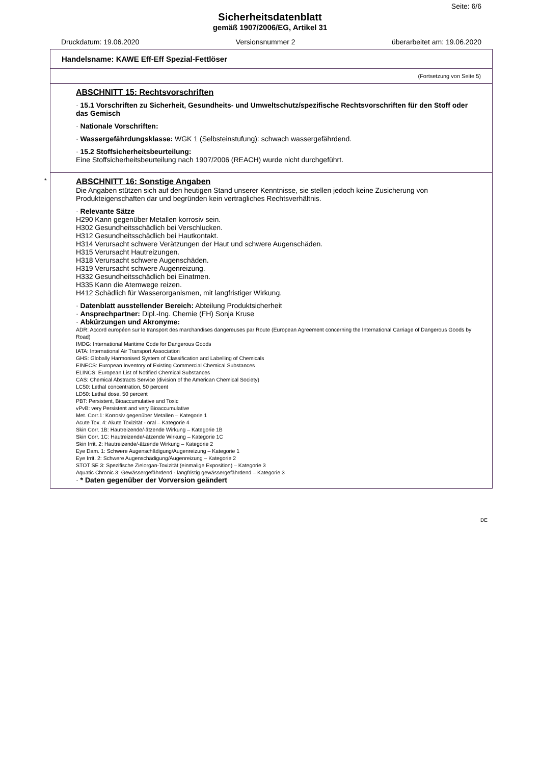Seite: 6/6
Sicherheitsdatenblatt
gemäß 1907/2006/EG, Artikel 31
Druckdatum: 19.06.2020 Versionsnummer 2 überarbeitet am: 19.06.2020
Handelsname: KAWE Eff-Eff Spezial-Fettlöser
(Fortsetzung von Seite 5)
ABSCHNITT 15: Rechtsvorschriften
· 15.1 Vorschriften zu Sicherheit, Gesundheits- und Umweltschutz/spezifische Rechtsvorschriften für den Stoff oder das Gemisch
· Nationale Vorschriften:
· Wassergefährdungsklasse: WGK 1 (Selbsteinstufung): schwach wassergefährdend.
· 15.2 Stoffsicherheitsbeurteilung:
Eine Stoffsicherheitsbeurteilung nach 1907/2006 (REACH) wurde nicht durchgeführt.
*
ABSCHNITT 16: Sonstige Angaben
Die Angaben stützen sich auf den heutigen Stand unserer Kenntnisse, sie stellen jedoch keine Zusicherung von Produkteigenschaften dar und begründen kein vertragliches Rechtsverhältnis.
· Relevante Sätze
H290 Kann gegenüber Metallen korrosiv sein.
H302 Gesundheitsschädlich bei Verschlucken.
H312 Gesundheitsschädlich bei Hautkontakt.
H314 Verursacht schwere Verätzungen der Haut und schwere Augenschäden.
H315 Verursacht Hautreizungen.
H318 Verursacht schwere Augenschäden.
H319 Verursacht schwere Augenreizung.
H332 Gesundheitsschädlich bei Einatmen.
H335 Kann die Atemwege reizen.
H412 Schädlich für Wasserorganismen, mit langfristiger Wirkung.
· Datenblatt ausstellender Bereich: Abteilung Produktsicherheit
· Ansprechpartner: Dipl.-Ing. Chemie (FH) Sonja Kruse
· Abkürzungen und Akronyme:
ADR: Accord européen sur le transport des marchandises dangereuses par Route (European Agreement concerning the International Carriage of Dangerous Goods by Road)
IMDG: International Maritime Code for Dangerous Goods
IATA: International Air Transport Association
GHS: Globally Harmonised System of Classification and Labelling of Chemicals
EINECS: European Inventory of Existing Commercial Chemical Substances
ELINCS: European List of Notified Chemical Substances
CAS: Chemical Abstracts Service (division of the American Chemical Society)
LC50: Lethal concentration, 50 percent
LD50: Lethal dose, 50 percent
PBT: Persistent, Bioaccumulative and Toxic
vPvB: very Persistent and very Bioaccumulative
Met. Corr.1: Korrosiv gegenüber Metallen – Kategorie 1
Acute Tox. 4: Akute Toxizität - oral – Kategorie 4
Skin Corr. 1B: Hautreizende/-ätzende Wirkung – Kategorie 1B
Skin Corr. 1C: Hautreizende/-ätzende Wirkung – Kategorie 1C
Skin Irrit. 2: Hautreizende/-ätzende Wirkung – Kategorie 2
Eye Dam. 1: Schwere Augenschädigung/Augenreizung – Kategorie 1
Eye Irrit. 2: Schwere Augenschädigung/Augenreizung – Kategorie 2
STOT SE 3: Spezifische Zielorgan-Toxizität (einmalige Exposition) – Kategorie 3
Aquatic Chronic 3: Gewässergefährdend - langfristig gewässergefährdend – Kategorie 3
· * Daten gegenüber der Vorversion geändert
DE